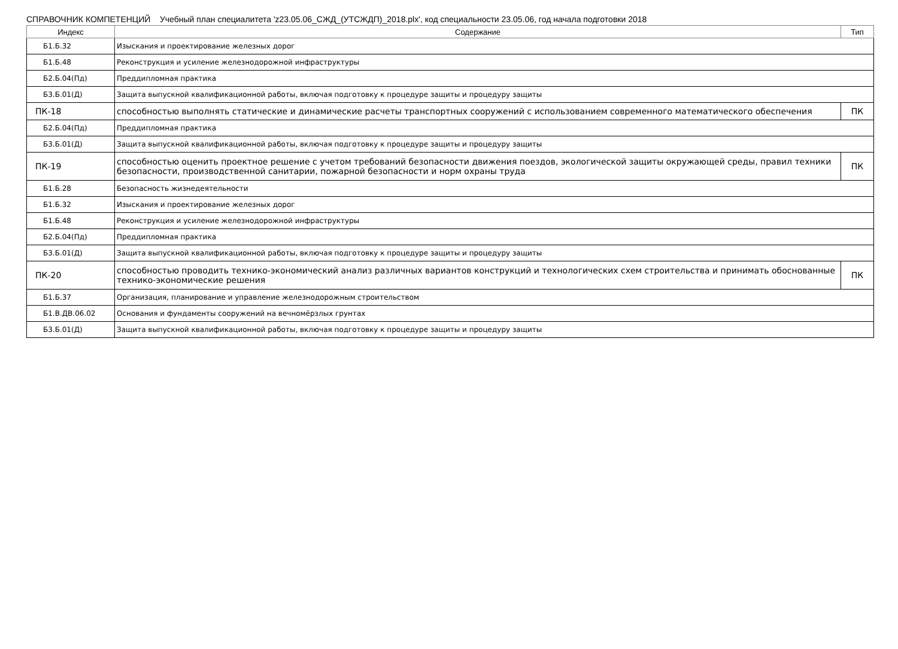СПРАВОЧНИК КОМПЕТЕНЦИЙ Учебный план специалитета 'z23.05.06_СЖД_(УТСЖДП)_2018.plx', код специальности 23.05.06, год начала подготовки 2018
| Индекс | Содержание | Тип |
| --- | --- | --- |
| Б1.Б.32 | Изыскания и проектирование железных дорог | |
| Б1.Б.48 | Реконструкция и усиление железнодорожной инфраструктуры | |
| Б2.Б.04(Пд) | Преддипломная практика | |
| Б3.Б.01(Д) | Защита выпускной квалификационной работы, включая подготовку к процедуре защиты и процедуру защиты | |
| ПК-18 | способностью выполнять статические и динамические расчеты транспортных сооружений с использованием современного математического обеспечения | ПК |
| Б2.Б.04(Пд) | Преддипломная практика | |
| Б3.Б.01(Д) | Защита выпускной квалификационной работы, включая подготовку к процедуре защиты и процедуру защиты | |
| ПК-19 | способностью оценить проектное решение с учетом требований безопасности движения поездов, экологической защиты окружающей среды, правил техники безопасности, производственной санитарии, пожарной безопасности и норм охраны труда | ПК |
| Б1.Б.28 | Безопасность жизнедеятельности | |
| Б1.Б.32 | Изыскания и проектирование железных дорог | |
| Б1.Б.48 | Реконструкция и усиление железнодорожной инфраструктуры | |
| Б2.Б.04(Пд) | Преддипломная практика | |
| Б3.Б.01(Д) | Защита выпускной квалификационной работы, включая подготовку к процедуре защиты и процедуру защиты | |
| ПК-20 | способностью проводить технико-экономический анализ различных вариантов конструкций и технологических схем строительства и принимать обоснованные технико-экономические решения | ПК |
| Б1.Б.37 | Организация, планирование и управление железнодорожным строительством | |
| Б1.В.ДВ.06.02 | Основания и фундаменты сооружений на вечномёрзлых грунтах | |
| Б3.Б.01(Д) | Защита выпускной квалификационной работы, включая подготовку к процедуре защиты и процедуру защиты | |